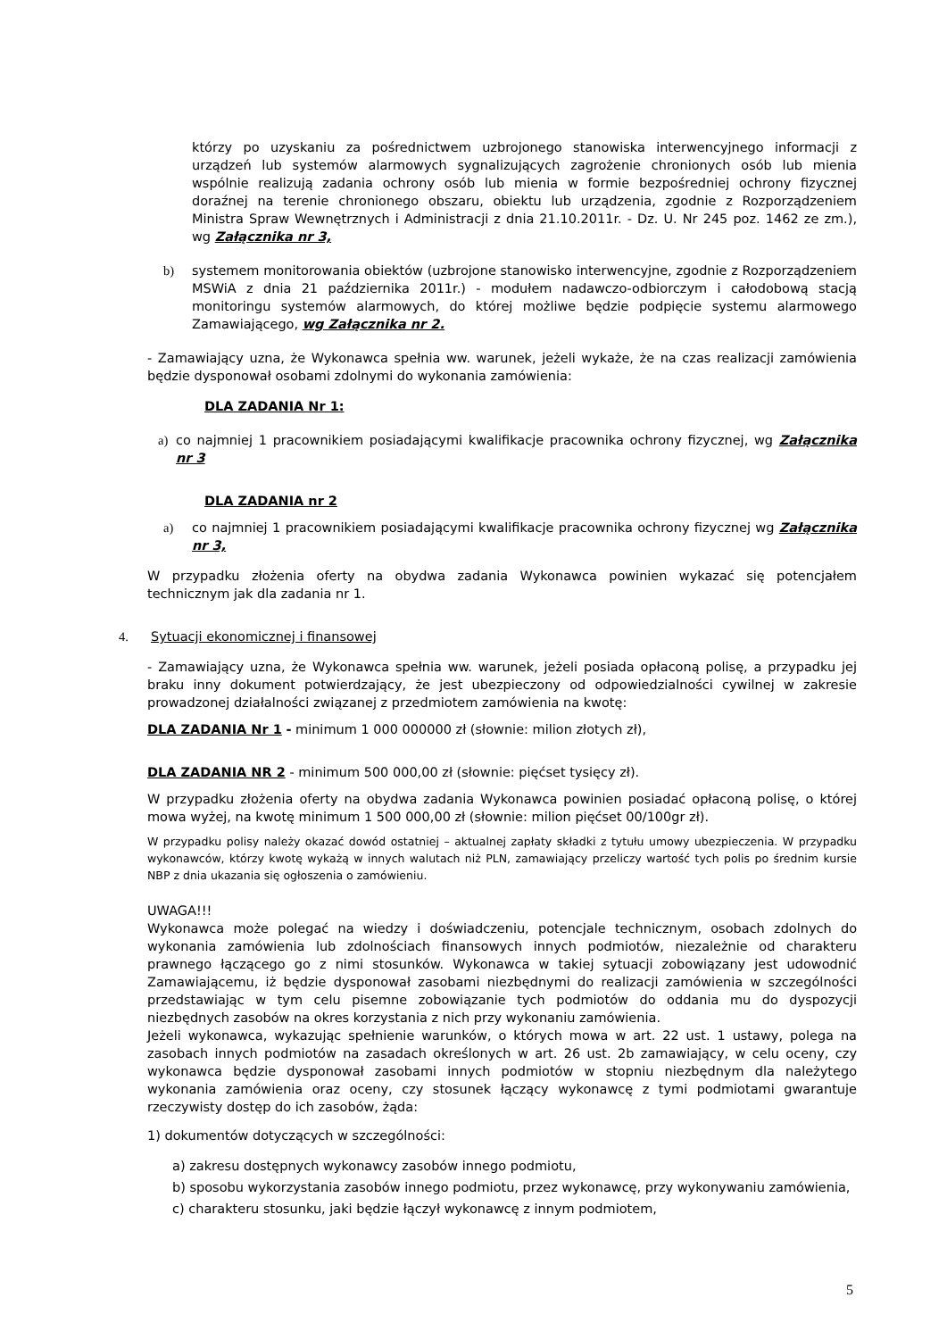którzy po uzyskaniu za pośrednictwem uzbrojonego stanowiska interwencyjnego informacji z urządzeń lub systemów alarmowych sygnalizujących zagrożenie chronionych osób lub mienia wspólnie realizują zadania ochrony osób lub mienia w formie bezpośredniej ochrony fizycznej doraźnej na terenie chronionego obszaru, obiektu lub urządzenia, zgodnie z Rozporządzeniem Ministra Spraw Wewnętrznych i Administracji z dnia 21.10.2011r. - Dz. U. Nr 245 poz. 1462 ze zm.), wg Załącznika nr 3,
b) systemem monitorowania obiektów (uzbrojone stanowisko interwencyjne, zgodnie z Rozporządzeniem MSWiA z dnia 21 października 2011r.) - modułem nadawczo-odbiorczym i całodobową stacją monitoringu systemów alarmowych, do której możliwe będzie podpięcie systemu alarmowego Zamawiającego, wg Załącznika nr 2.
- Zamawiający uzna, że Wykonawca spełnia ww. warunek, jeżeli wykaże, że na czas realizacji zamówienia będzie dysponował osobami zdolnymi do wykonania zamówienia:
DLA ZADANIA Nr 1:
a) co najmniej 1 pracownikiem posiadającymi kwalifikacje pracownika ochrony fizycznej, wg Załącznika nr 3
DLA ZADANIA nr 2
a) co najmniej 1 pracownikiem posiadającymi kwalifikacje pracownika ochrony fizycznej wg Załącznika nr 3,
W przypadku złożenia oferty na obydwa zadania Wykonawca powinien wykazać się potencjałem technicznym jak dla zadania nr 1.
4. Sytuacji ekonomicznej i finansowej
- Zamawiający uzna, że Wykonawca spełnia ww. warunek, jeżeli posiada opłaconą polisę, a przypadku jej braku inny dokument potwierdzający, że jest ubezpieczony od odpowiedzialności cywilnej w zakresie prowadzonej działalności związanej z przedmiotem zamówienia na kwotę:
DLA ZADANIA Nr 1 - minimum 1 000 000000 zł (słownie: milion złotych zł),
DLA ZADANIA NR 2 - minimum 500 000,00 zł (słownie: pięćset tysięcy zł).
W przypadku złożenia oferty na obydwa zadania Wykonawca powinien posiadać opłaconą polisę, o której mowa wyżej, na kwotę minimum 1 500 000,00 zł (słownie: milion pięćset 00/100gr zł).
W przypadku polisy należy okazać dowód ostatniej – aktualnej zapłaty składki z tytułu umowy ubezpieczenia. W przypadku wykonawców, którzy kwotę wykażą w innych walutach niż PLN, zamawiający przeliczy wartość tych polis po średnim kursie NBP z dnia ukazania się ogłoszenia o zamówieniu.
UWAGA!!!
Wykonawca może polegać na wiedzy i doświadczeniu, potencjale technicznym, osobach zdolnych do wykonania zamówienia lub zdolnościach finansowych innych podmiotów, niezależnie od charakteru prawnego łączącego go z nimi stosunków. Wykonawca w takiej sytuacji zobowiązany jest udowodnić Zamawiającemu, iż będzie dysponował zasobami niezbędnymi do realizacji zamówienia w szczególności przedstawiając w tym celu pisemne zobowiązanie tych podmiotów do oddania mu do dyspozycji niezbędnych zasobów na okres korzystania z nich przy wykonaniu zamówienia.
Jeżeli wykonawca, wykazując spełnienie warunków, o których mowa w art. 22 ust. 1 ustawy, polega na zasobach innych podmiotów na zasadach określonych w art. 26 ust. 2b zamawiający, w celu oceny, czy wykonawca będzie dysponował zasobami innych podmiotów w stopniu niezbędnym dla należytego wykonania zamówienia oraz oceny, czy stosunek łączący wykonawcę z tymi podmiotami gwarantuje rzeczywisty dostęp do ich zasobów, żąda:
1) dokumentów dotyczących w szczególności:
a) zakresu dostępnych wykonawcy zasobów innego podmiotu,
b) sposobu wykorzystania zasobów innego podmiotu, przez wykonawcę, przy wykonywaniu zamówienia,
c) charakteru stosunku, jaki będzie łączył wykonawcę z innym podmiotem,
5